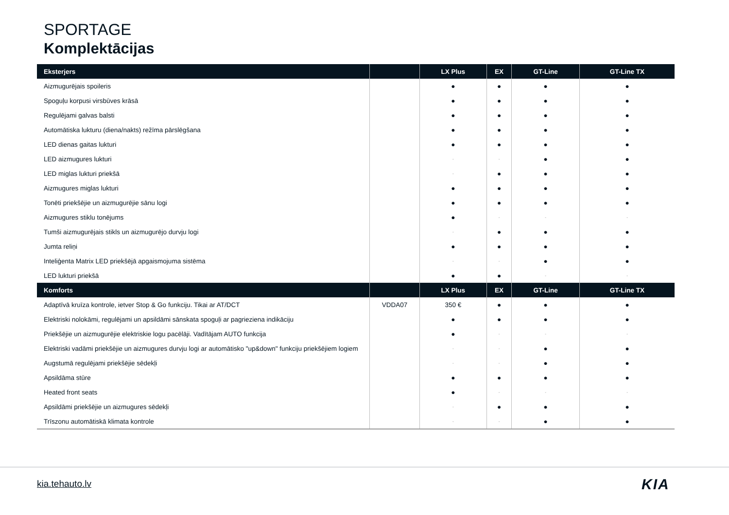SPORTAGE
Komplektācijas
| Eksterjers | | LX Plus | EX | GT-Line | GT-Line TX |
| --- | --- | --- | --- | --- | --- |
| Aizmugurējais spoileris | | ● | ● | ● | ● |
| Spoguļu korpusi virsbūves krāsā | | ● | ● | ● | ● |
| Regulējami galvas balsti | | ● | ● | ● | ● |
| Automātiska lukturu (diena/nakts) režīma pārslēgšana | | ● | ● | ● | ● |
| LED dienas gaitas lukturi | | ● | ● | ● | ● |
| LED aizmugures lukturi | | - | - | ● | ● |
| LED miglas lukturi priekšā | | - | ● | ● | ● |
| Aizmugures miglas lukturi | | ● | ● | ● | ● |
| Tonēti priekšējie un aizmugurējie sānu logi | | ● | ● | ● | ● |
| Aizmugures stiklu tonējums | | ● | - | - | - |
| Tumši aizmugurējais stikls un aizmugurējo durvju logi | | - | ● | ● | ● |
| Jumta reliņi | | ● | ● | ● | ● |
| Inteliģenta Matrix LED priekšējā apgaismojuma sistēma | | - | - | ● | ● |
| LED lukturi priekšā | | ● | ● | - | - |
| Komforts | | LX Plus | EX | GT-Line | GT-Line TX |
| Adaptīvā kruīza kontrole, ietver Stop & Go funkciju. Tikai ar AT/DCT | VDDA07 | 350 € | ● | ● | ● |
| Elektriski nolokāmi, regulējami un apsildāmi sānskata spoguļi ar pagrieziena indikāciju | | ● | ● | ● | ● |
| Priekšējie un aizmugurējie elektriskie logu pacēlāji. Vadītājam AUTO funkcija | | ● | - | - | - |
| Elektriski vadāmi priekšējie un aizmugures durvju logi ar automātisko "up&down" funkciju priekšējiem logiem | | - | - | ● | ● |
| Augstumā regulējami priekšējie sēdekļi | | - | - | ● | ● |
| Apsildāma stūre | | ● | ● | ● | ● |
| Heated front seats | | ● | - | - | - |
| Apsildāmi priekšējie un aizmugures sēdekļi | | - | ● | ● | ● |
| Trīszonu automātiskā klimata kontrole | | - | - | ● | ● |
kia.tehauto.lv KIA